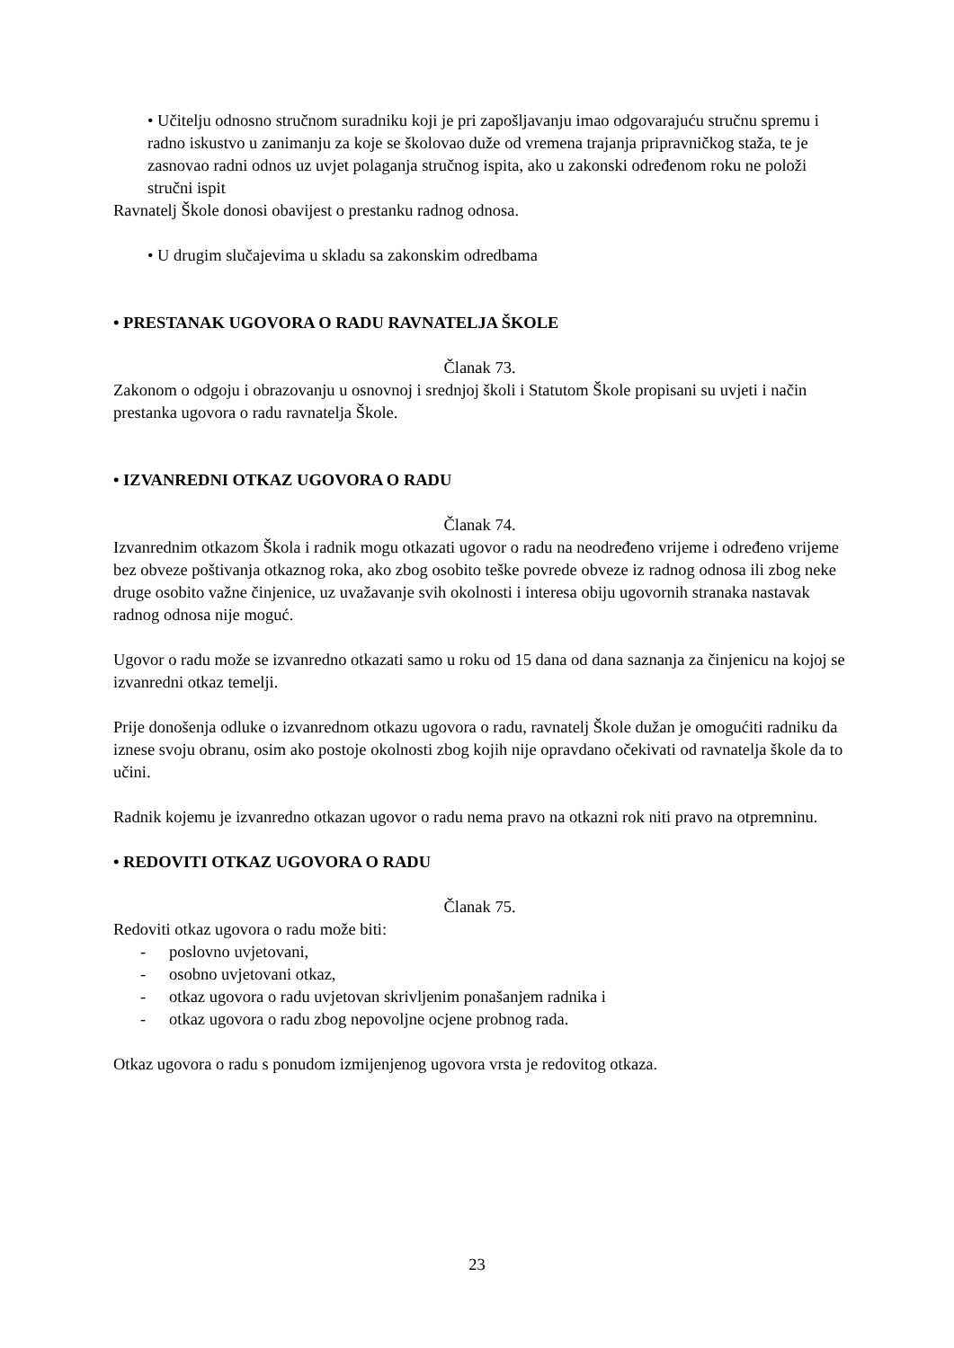• Učitelju odnosno stručnom suradniku koji je pri zapošljavanju imao odgovarajuću stručnu spremu i radno iskustvo u zanimanju za koje se školovao duže od vremena trajanja pripravničkog staža, te je zasnovao radni odnos uz uvjet polaganja stručnog ispita, ako u zakonski određenom roku ne položi stručni ispit
Ravnatelj Škole donosi obavijest o prestanku radnog odnosa.
• U drugim slučajevima u skladu sa zakonskim odredbama
• PRESTANAK UGOVORA O RADU RAVNATELJA ŠKOLE
Članak 73.
Zakonom o odgoju i obrazovanju u osnovnoj i srednjoj školi i Statutom Škole propisani su uvjeti i način prestanka ugovora o radu ravnatelja Škole.
• IZVANREDNI OTKAZ UGOVORA O RADU
Članak 74.
Izvanrednim otkazom Škola i radnik mogu otkazati ugovor o radu na neodređeno vrijeme i određeno vrijeme bez obveze poštivanja otkaznog roka, ako zbog osobito teške povrede obveze iz radnog odnosa ili zbog neke druge osobito važne činjenice, uz uvažavanje svih okolnosti i interesa obiju ugovornih stranaka nastavak radnog odnosa nije moguć.
Ugovor o radu može se izvanredno otkazati samo u roku od 15 dana od dana saznanja za činjenicu na kojoj se izvanredni otkaz temelji.
Prije donošenja odluke o izvanrednom otkazu ugovora o radu, ravnatelj Škole dužan je omogućiti radniku da iznese svoju obranu, osim ako postoje okolnosti zbog kojih nije opravdano očekivati od ravnatelja škole da to učini.
Radnik kojemu je izvanredno otkazan ugovor o radu nema pravo na otkazni rok niti pravo na otpremninu.
• REDOVITI OTKAZ UGOVORA O RADU
Članak 75.
Redoviti otkaz ugovora o radu može biti:
- poslovno uvjetovani,
- osobno uvjetovani otkaz,
- otkaz ugovora o radu uvjetovan skrivljenim ponašanjem radnika i
- otkaz ugovora o radu zbog nepovoljne ocjene probnog rada.
Otkaz ugovora o radu s ponudom izmijenjenog ugovora vrsta je redovitog otkaza.
23